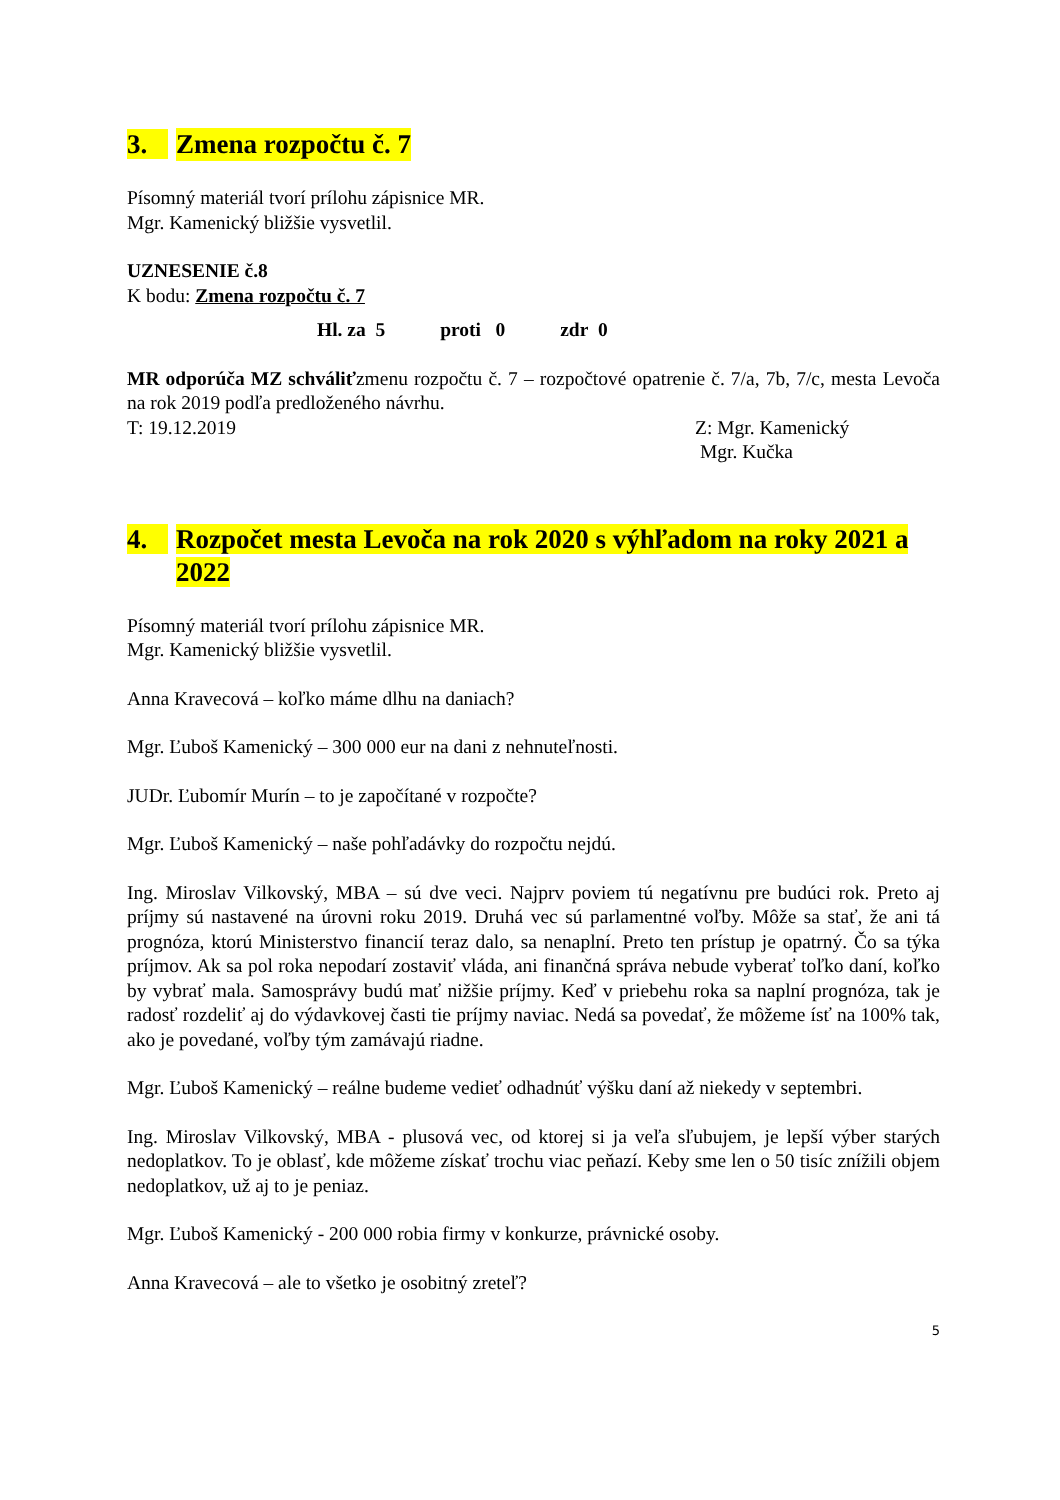3. Zmena rozpočtu č. 7
Písomný materiál tvorí prílohu zápisnice MR.
Mgr. Kamenický bližšie vysvetlil.
UZNESENIE č.8
K bodu: Zmena rozpočtu č. 7
Hl. za 5 proti 0 zdr 0
MR odporúča MZ schváliťzmenu rozpočtu č. 7 – rozpočtové opatrenie č. 7/a, 7b, 7/c, mesta Levoča na rok 2019 podľa predloženého návrhu.
T: 19.12.2019 Z: Mgr. Kamenický
Mgr. Kučka
4. Rozpočet mesta Levoča na rok 2020 s výhľadom na roky 2021 a 2022
Písomný materiál tvorí prílohu zápisnice MR.
Mgr. Kamenický bližšie vysvetlil.
Anna Kravecová – koľko máme dlhu na daniach?
Mgr. Ľuboš Kamenický – 300 000 eur na dani z nehnuteľnosti.
JUDr. Ľubomír Murín – to je započítané v rozpočte?
Mgr. Ľuboš Kamenický – naše pohľadávky do rozpočtu nejdú.
Ing. Miroslav Vilkovský, MBA – sú dve veci. Najprv poviem tú negatívnu pre budúci rok. Preto aj príjmy sú nastavené na úrovni roku 2019. Druhá vec sú parlamentné voľby. Môže sa stať, že ani tá prognóza, ktorú Ministerstvo financií teraz dalo, sa nenaplní. Preto ten prístup je opatrný. Čo sa týka príjmov. Ak sa pol roka nepodarí zostaviť vláda, ani finančná správa nebude vyberať toľko daní, koľko by vybrať mala. Samosprávy budú mať nižšie príjmy. Keď v priebehu roka sa naplní prognóza, tak je radosť rozdeliť aj do výdavkovej časti tie príjmy naviac. Nedá sa povedať, že môžeme ísť na 100% tak, ako je povedané, voľby tým zamávajú riadne.
Mgr. Ľuboš Kamenický – reálne budeme vedieť odhadnúť výšku daní až niekedy v septembri.
Ing. Miroslav Vilkovský, MBA - plusová vec, od ktorej si ja veľa sľubujem, je lepší výber starých nedoplatkov. To je oblasť, kde môžeme získať trochu viac peňazí. Keby sme len o 50 tisíc znížili objem nedoplatkov, už aj to je peniaz.
Mgr. Ľuboš Kamenický - 200 000 robia firmy v konkurze, právnické osoby.
Anna Kravecová – ale to všetko je osobitný zreteľ?
5